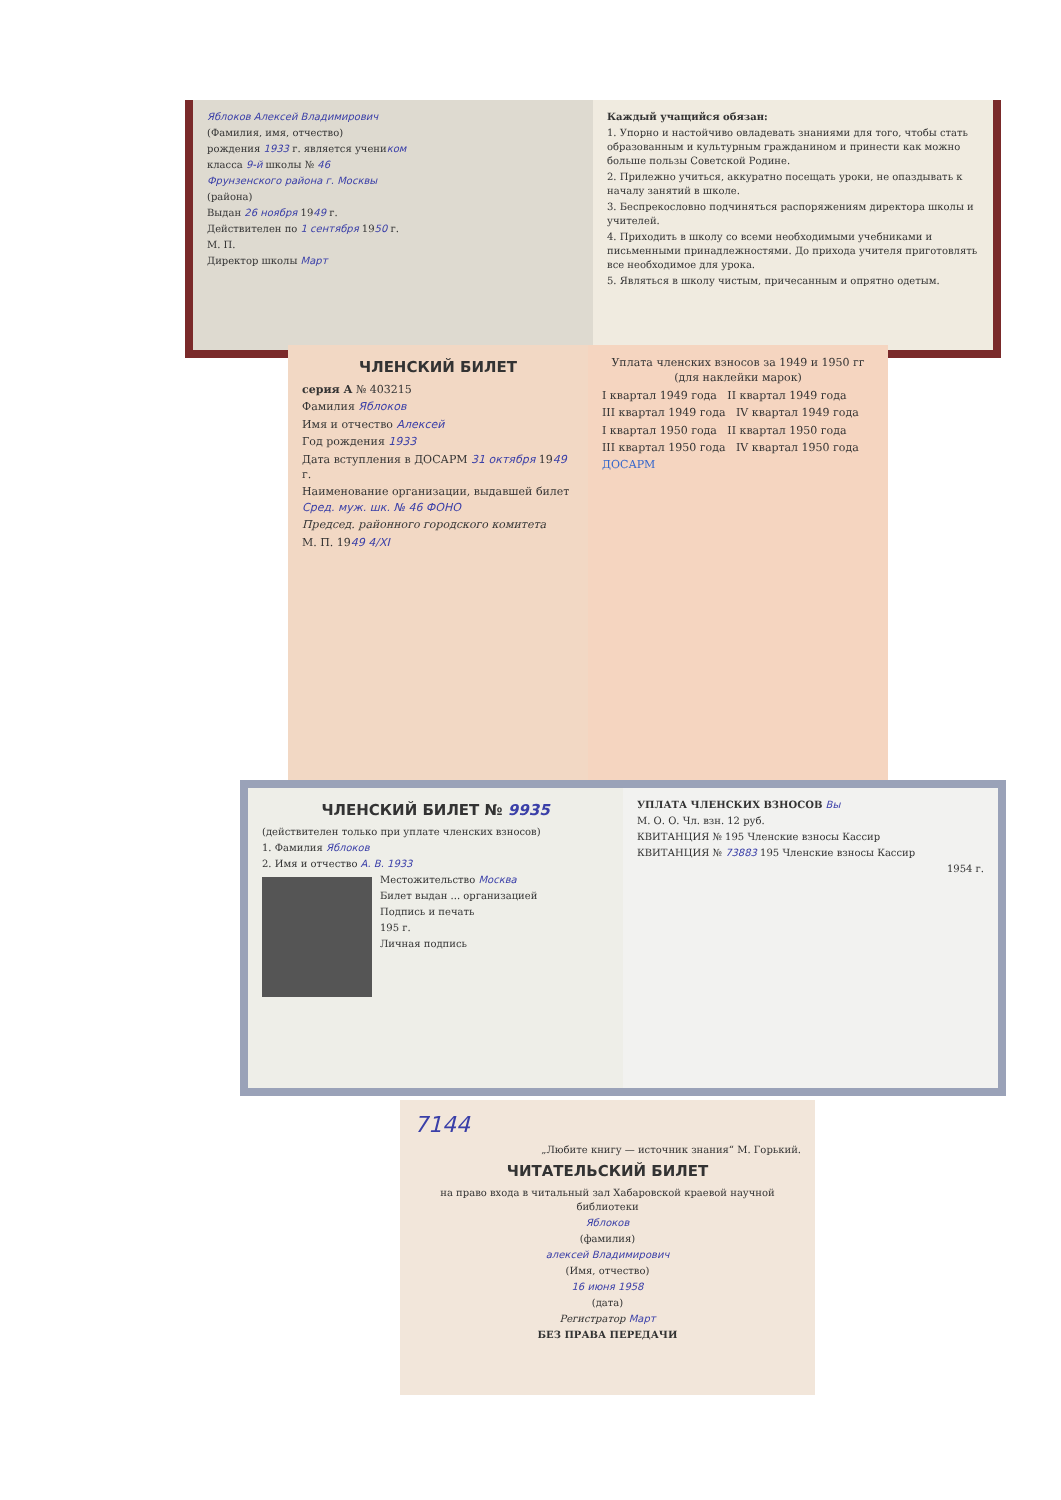Яблоков Алексей Владимирович
(Фамилия, имя, отчество)
рождения 1933 г. является учеником
класса 9-й школы № 46
Фрунзенского района г. Москвы
(района)
Выдан 26 ноября 1949 г.
Действителен по 1 сентября 1950 г.
М. П.
Директор школы Март
Каждый учащийся обязан:
1. Упорно и настойчиво овладевать знаниями для того, чтобы стать образованным и культурным гражданином и принести как можно больше пользы Советской Родине.
2. Прилежно учиться, аккуратно посещать уроки, не опаздывать к началу занятий в школе.
3. Беспрекословно подчиняться распоряжениям директора школы и учителей.
4. Приходить в школу со всеми необходимыми учебниками и письменными принадлежностями. До прихода учителя приготовлять все необходимое для урока.
5. Являться в школу чистым, причесанным и опрятно одетым.
ЧЛЕНСКИЙ БИЛЕТ
серия А № 403215
Фамилия Яблоков
Имя и отчество Алексей
Год рождения 1933
Дата вступления в ДОСАРМ 31 октября 1949 г.
Наименование организации, выдавшей билет Сред. муж. шк. № 46 ФОНО
Председ. районного городского комитета
М. П. 1949 4/XI
Уплата членских взносов за 1949 и 1950 гг (для наклейки марок)
I квартал 1949 года II квартал 1949 года
III квартал 1949 года IV квартал 1949 года
I квартал 1950 года II квартал 1950 года
III квартал 1950 года IV квартал 1950 года
ДОСАРМ
ЧЛЕНСКИЙ БИЛЕТ № 9935
(действителен только при уплате членских взносов)
1. Фамилия Яблоков
2. Имя и отчество А. В. 1933
Местожительство Москва
Билет выдан ... организацией
Подпись и печать
195 г.
Личная подпись
УПЛАТА ЧЛЕНСКИХ ВЗНОСОВ Вы
М. О. О. Чл. взн. 12 руб.
КВИТАНЦИЯ № 195 Членские взносы Кассир
КВИТАНЦИЯ № 73883 195 Членские взносы Кассир
1954 г.
7144
„Любите книгу — источник знания“ М. Горький.
ЧИТАТЕЛЬСКИЙ БИЛЕТ
на право входа в читальный зал Хабаровской краевой научной библиотеки
Яблоков
(фамилия)
алексей Владимирович
(Имя, отчество)
16 июня 1958
(дата)
Регистратор Март
БЕЗ ПРАВА ПЕРЕДАЧИ